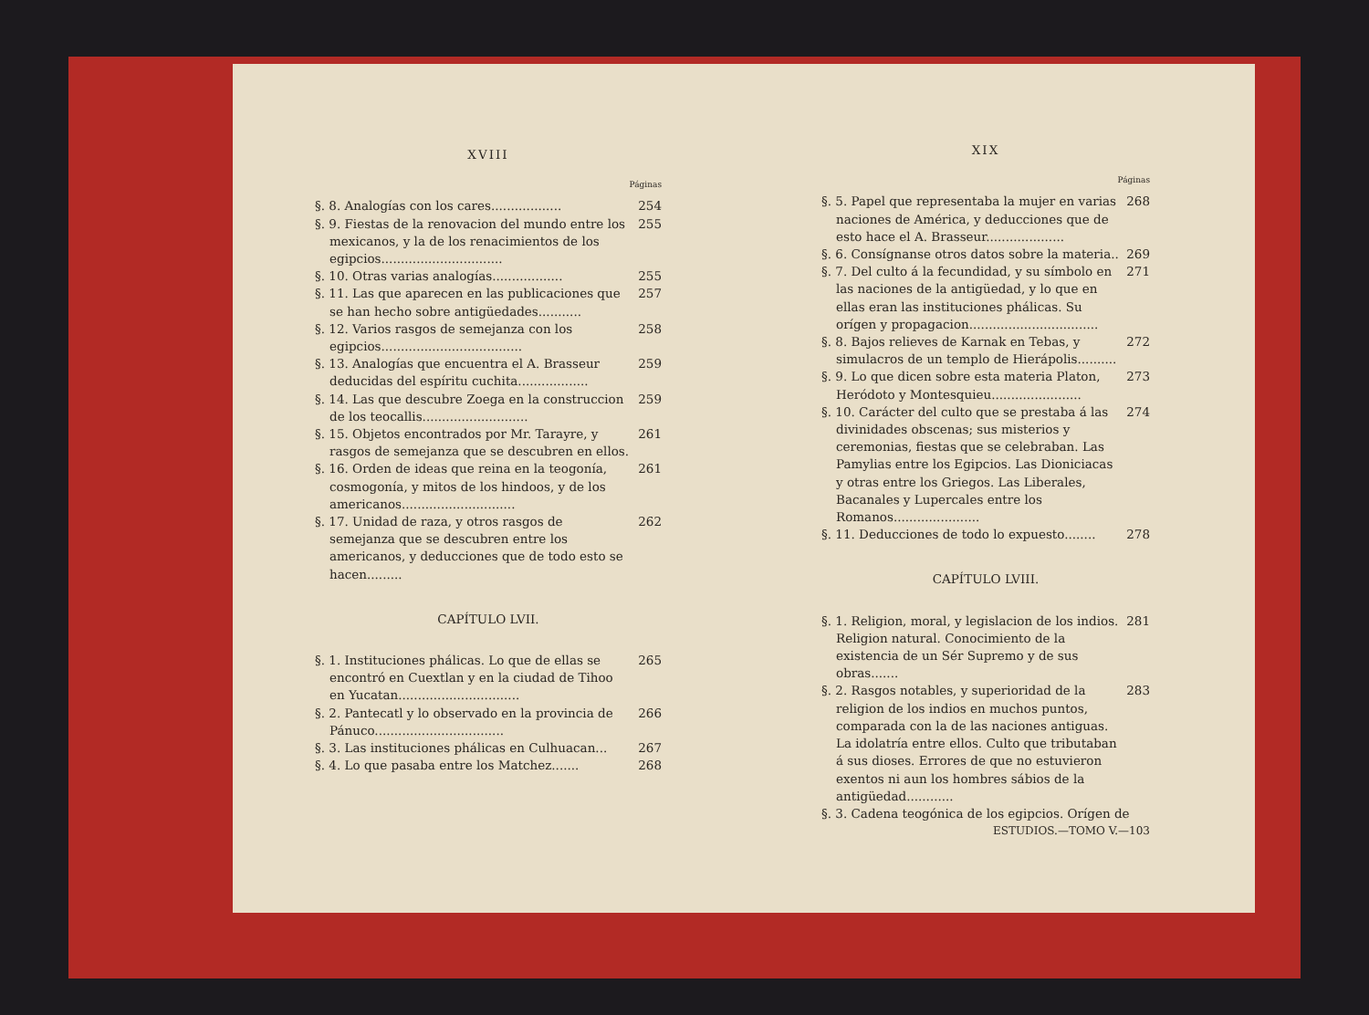XVIII
Páginas
§. 8. Analogías con los cares.................. 254
§. 9. Fiestas de la renovacion del mundo entre los mexicanos, y la de los renacimientos de los egipcios............................... 255
§. 10. Otras varias analogías.................. 255
§. 11. Las que aparecen en las publicaciones que se han hecho sobre antigüedades........... 257
§. 12. Varios rasgos de semejanza con los egipcios.................................... 258
§. 13. Analogías que encuentra el A. Brasseur deducidas del espíritu cuchita.................. 259
§. 14. Las que descubre Zoega en la construccion de los teocallis........................... 259
§. 15. Objetos encontrados por Mr. Tarayre, y rasgos de semejanza que se descubren en ellos. 261
§. 16. Orden de ideas que reina en la teogonía, cosmogonía, y mitos de los hindoos, y de los americanos............................. 261
§. 17. Unidad de raza, y otros rasgos de semejanza que se descubren entre los americanos, y deducciones que de todo esto se hacen......... 262
CAPÍTULO LVII.
§. 1. Instituciones phálicas. Lo que de ellas se encontró en Cuextlan y en la ciudad de Tihoo en Yucatan............................... 265
§. 2. Pantecatl y lo observado en la provincia de Pánuco................................. 266
§. 3. Las instituciones phálicas en Culhuacan... 267
§. 4. Lo que pasaba entre los Matchez....... 268
XIX
Páginas
§. 5. Papel que representaba la mujer en varias naciones de América, y deducciones que de esto hace el A. Brasseur.................... 268
§. 6. Consígnanse otros datos sobre la materia.. 269
§. 7. Del culto á la fecundidad, y su símbolo en las naciones de la antigüedad, y lo que en ellas eran las instituciones phálicas. Su orígen y propagacion................................. 271
§. 8. Bajos relieves de Karnak en Tebas, y simulacros de un templo de Hierápolis.......... 272
§. 9. Lo que dicen sobre esta materia Platon, Heródoto y Montesquieu....................... 273
§. 10. Carácter del culto que se prestaba á las divinidades obscenas; sus misterios y ceremonias, fiestas que se celebraban. Las Pamylias entre los Egipcios. Las Dioniciacas y otras entre los Griegos. Las Liberales, Bacanales y Lupercales entre los Romanos...................... 274
§. 11. Deducciones de todo lo expuesto........ 278
CAPÍTULO LVIII.
§. 1. Religion, moral, y legislacion de los indios. Religion natural. Conocimiento de la existencia de un Sér Supremo y de sus obras....... 281
§. 2. Rasgos notables, y superioridad de la religion de los indios en muchos puntos, comparada con la de las naciones antiguas. La idolatría entre ellos. Culto que tributaban á sus dioses. Errores de que no estuvieron exentos ni aun los hombres sábios de la antigüedad............ 283
§. 3. Cadena teogónica de los egipcios. Orígen de
ESTUDIOS.—TOMO V.—103